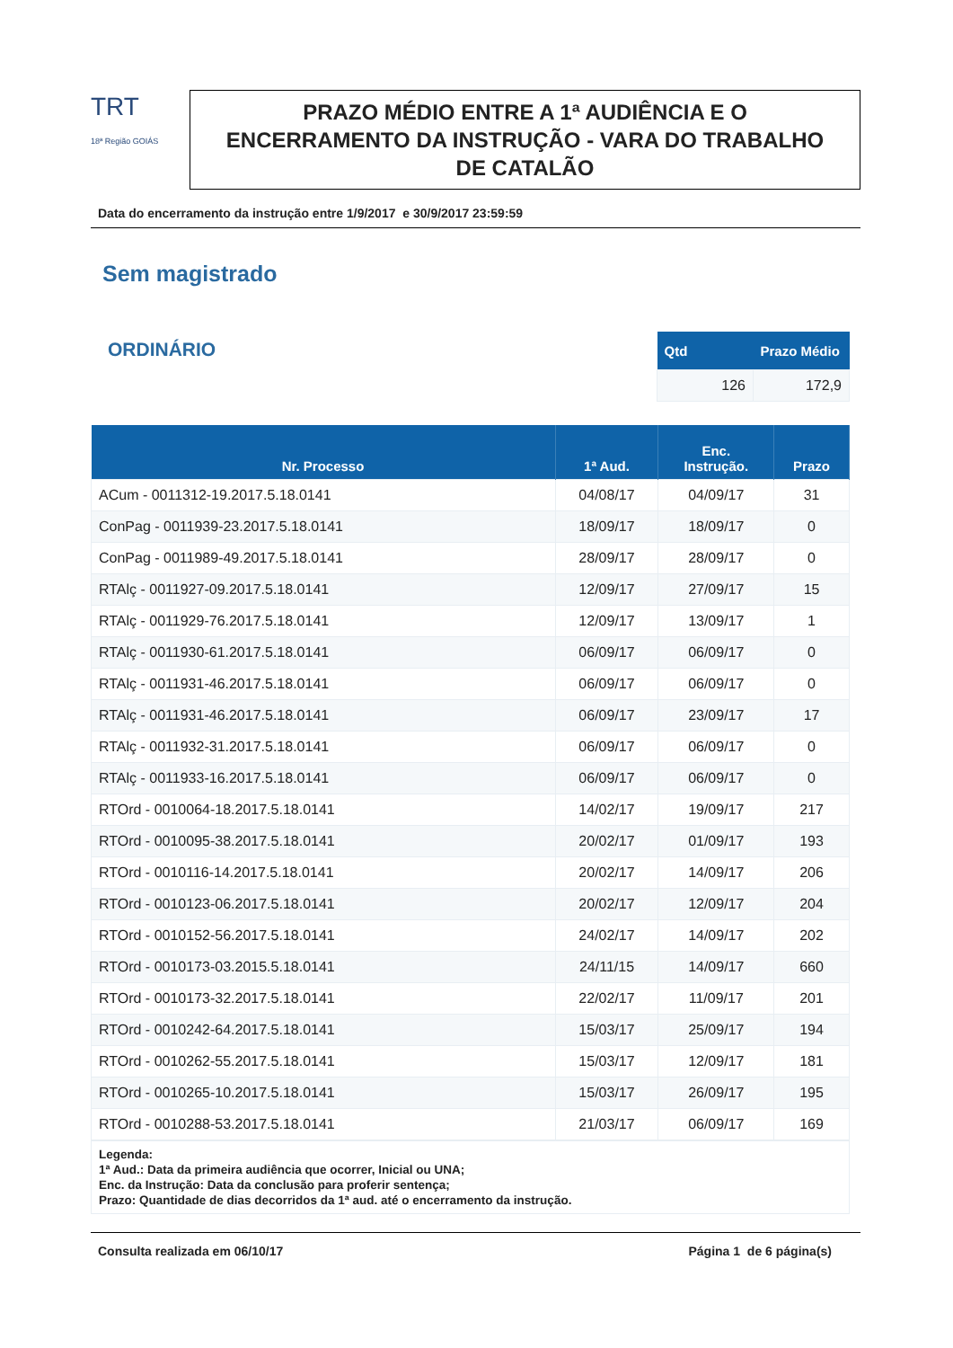TRT
18ª Região GOIÁS
PRAZO MÉDIO ENTRE A 1ª AUDIÊNCIA E O ENCERRAMENTO DA INSTRUÇÃO - VARA DO TRABALHO DE CATALÃO
Data do encerramento da instrução entre 1/9/2017 e 30/9/2017 23:59:59
Sem magistrado
ORDINÁRIO
| Qtd | Prazo Médio |
| --- | --- |
| 126 | 172,9 |
| Nr. Processo | 1ª Aud. | Enc. Instrução. | Prazo |
| --- | --- | --- | --- |
| ACum - 0011312-19.2017.5.18.0141 | 04/08/17 | 04/09/17 | 31 |
| ConPag - 0011939-23.2017.5.18.0141 | 18/09/17 | 18/09/17 | 0 |
| ConPag - 0011989-49.2017.5.18.0141 | 28/09/17 | 28/09/17 | 0 |
| RTAlç - 0011927-09.2017.5.18.0141 | 12/09/17 | 27/09/17 | 15 |
| RTAlç - 0011929-76.2017.5.18.0141 | 12/09/17 | 13/09/17 | 1 |
| RTAlç - 0011930-61.2017.5.18.0141 | 06/09/17 | 06/09/17 | 0 |
| RTAlç - 0011931-46.2017.5.18.0141 | 06/09/17 | 06/09/17 | 0 |
| RTAlç - 0011931-46.2017.5.18.0141 | 06/09/17 | 23/09/17 | 17 |
| RTAlç - 0011932-31.2017.5.18.0141 | 06/09/17 | 06/09/17 | 0 |
| RTAlç - 0011933-16.2017.5.18.0141 | 06/09/17 | 06/09/17 | 0 |
| RTOrd - 0010064-18.2017.5.18.0141 | 14/02/17 | 19/09/17 | 217 |
| RTOrd - 0010095-38.2017.5.18.0141 | 20/02/17 | 01/09/17 | 193 |
| RTOrd - 0010116-14.2017.5.18.0141 | 20/02/17 | 14/09/17 | 206 |
| RTOrd - 0010123-06.2017.5.18.0141 | 20/02/17 | 12/09/17 | 204 |
| RTOrd - 0010152-56.2017.5.18.0141 | 24/02/17 | 14/09/17 | 202 |
| RTOrd - 0010173-03.2015.5.18.0141 | 24/11/15 | 14/09/17 | 660 |
| RTOrd - 0010173-32.2017.5.18.0141 | 22/02/17 | 11/09/17 | 201 |
| RTOrd - 0010242-64.2017.5.18.0141 | 15/03/17 | 25/09/17 | 194 |
| RTOrd - 0010262-55.2017.5.18.0141 | 15/03/17 | 12/09/17 | 181 |
| RTOrd - 0010265-10.2017.5.18.0141 | 15/03/17 | 26/09/17 | 195 |
| RTOrd - 0010288-53.2017.5.18.0141 | 21/03/17 | 06/09/17 | 169 |
Legenda:
1ª Aud.: Data da primeira audiência que ocorrer, Inicial ou UNA;
Enc. da Instrução: Data da conclusão para proferir sentença;
Prazo: Quantidade de dias decorridos da 1ª aud. até o encerramento da instrução.
Consulta realizada em 06/10/17 Página 1 de 6 página(s)